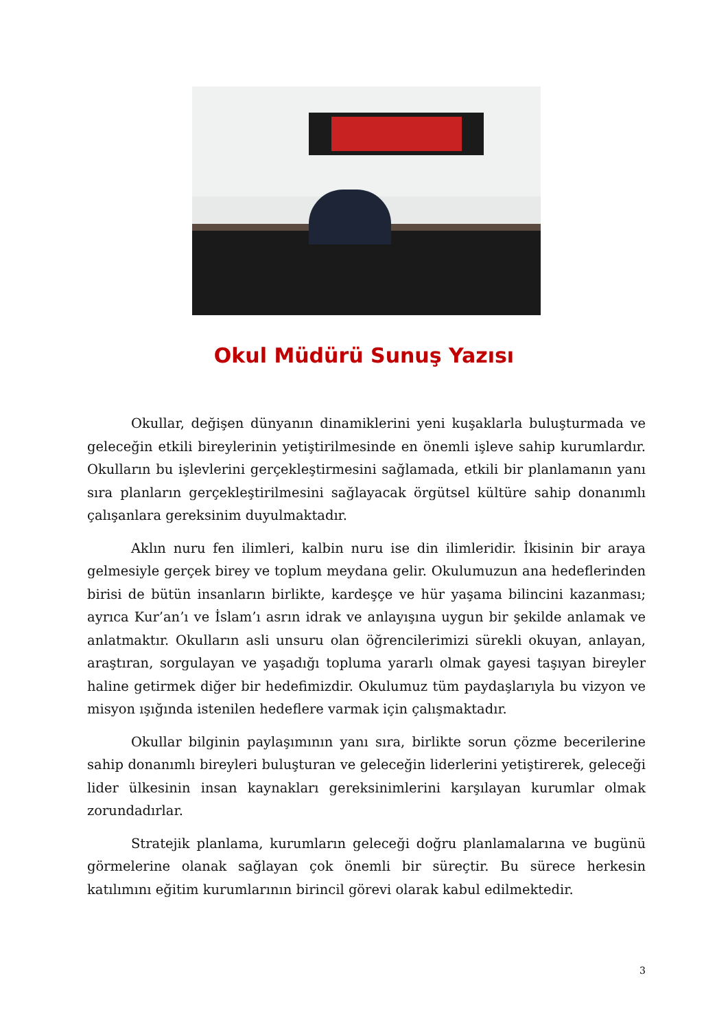Okul Müdürü Sunuş Yazısı
Okullar, değişen dünyanın dinamiklerini yeni kuşaklarla buluşturmada ve geleceğin etkili bireylerinin yetiştirilmesinde en önemli işleve sahip kurumlardır. Okulların bu işlevlerini gerçekleştirmesini sağlamada, etkili bir planlamanın yanı sıra planların gerçekleştirilmesini sağlayacak örgütsel kültüre sahip donanımlı çalışanlara gereksinim duyulmaktadır.
Aklın nuru fen ilimleri, kalbin nuru ise din ilimleridir. İkisinin bir araya gelmesiyle gerçek birey ve toplum meydana gelir. Okulumuzun ana hedeflerinden birisi de bütün insanların birlikte, kardeşçe ve hür yaşama bilincini kazanması; ayrıca Kur’an’ı ve İslam’ı asrın idrak ve anlayışına uygun bir şekilde anlamak ve anlatmaktır. Okulların asli unsuru olan öğrencilerimizi sürekli okuyan, anlayan, araştıran, sorgulayan ve yaşadığı topluma yararlı olmak gayesi taşıyan bireyler haline getirmek diğer bir hedefimizdir. Okulumuz tüm paydaşlarıyla bu vizyon ve misyon ışığında istenilen hedeflere varmak için çalışmaktadır.
Okullar bilginin paylaşımının yanı sıra, birlikte sorun çözme becerilerine sahip donanımlı bireyleri buluşturan ve geleceğin liderlerini yetiştirerek, geleceği lider ülkesinin insan kaynakları gereksinimlerini karşılayan kurumlar olmak zorundadırlar.
Stratejik planlama, kurumların geleceği doğru planlamalarına ve bugünü görmelerine olanak sağlayan çok önemli bir süreçtir. Bu sürece herkesin katılımını eğitim kurumlarının birincil görevi olarak kabul edilmektedir.
3